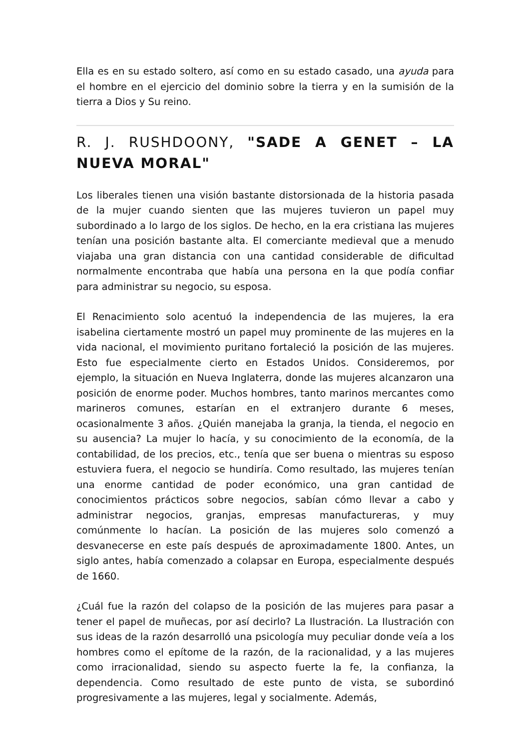Ella es en su estado soltero, así como en su estado casado, una ayuda para el hombre en el ejercicio del dominio sobre la tierra y en la sumisión de la tierra a Dios y Su reino.
R. J. RUSHDOONY, "SADE A GENET – LA NUEVA MORAL"
Los liberales tienen una visión bastante distorsionada de la historia pasada de la mujer cuando sienten que las mujeres tuvieron un papel muy subordinado a lo largo de los siglos. De hecho, en la era cristiana las mujeres tenían una posición bastante alta. El comerciante medieval que a menudo viajaba una gran distancia con una cantidad considerable de dificultad normalmente encontraba que había una persona en la que podía confiar para administrar su negocio, su esposa.
El Renacimiento solo acentuó la independencia de las mujeres, la era isabelina ciertamente mostró un papel muy prominente de las mujeres en la vida nacional, el movimiento puritano fortaleció la posición de las mujeres. Esto fue especialmente cierto en Estados Unidos. Consideremos, por ejemplo, la situación en Nueva Inglaterra, donde las mujeres alcanzaron una posición de enorme poder. Muchos hombres, tanto marinos mercantes como marineros comunes, estarían en el extranjero durante 6 meses, ocasionalmente 3 años. ¿Quién manejaba la granja, la tienda, el negocio en su ausencia? La mujer lo hacía, y su conocimiento de la economía, de la contabilidad, de los precios, etc., tenía que ser buena o mientras su esposo estuviera fuera, el negocio se hundiría. Como resultado, las mujeres tenían una enorme cantidad de poder económico, una gran cantidad de conocimientos prácticos sobre negocios, sabían cómo llevar a cabo y administrar negocios, granjas, empresas manufactureras, y muy comúnmente lo hacían. La posición de las mujeres solo comenzó a desvanecerse en este país después de aproximadamente 1800. Antes, un siglo antes, había comenzado a colapsar en Europa, especialmente después de 1660.
¿Cuál fue la razón del colapso de la posición de las mujeres para pasar a tener el papel de muñecas, por así decirlo? La Ilustración. La Ilustración con sus ideas de la razón desarrolló una psicología muy peculiar donde veía a los hombres como el epítome de la razón, de la racionalidad, y a las mujeres como irracionalidad, siendo su aspecto fuerte la fe, la confianza, la dependencia. Como resultado de este punto de vista, se subordinó progresivamente a las mujeres, legal y socialmente. Además,